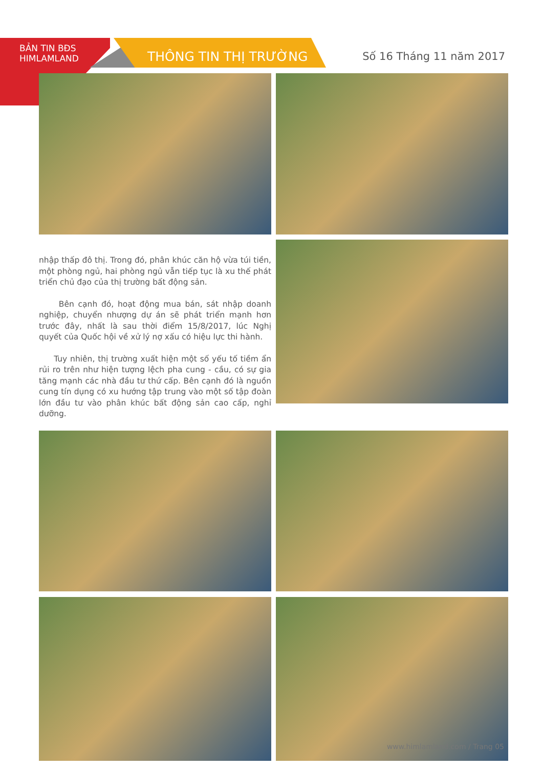BẢN TIN BĐS
HIMLAMLAND
THÔNG TIN THỊ TRƯỜNG Số 16 Tháng 11 năm 2017
nhập thấp đô thị. Trong đó, phân khúc căn hộ vừa túi tiền, một phòng ngủ, hai phòng ngủ vẫn tiếp tục là xu thế phát triển chủ đạo của thị trường bất động sản.
Bên cạnh đó, hoạt động mua bán, sát nhập doanh nghiệp, chuyển nhượng dự án sẽ phát triển mạnh hơn trước đây, nhất là sau thời điểm 15/8/2017, lúc Nghị quyết của Quốc hội về xử lý nợ xấu có hiệu lực thi hành.
Tuy nhiên, thị trường xuất hiện một số yếu tố tiềm ẩn rủi ro trên như hiện tượng lệch pha cung - cầu, có sự gia tăng mạnh các nhà đầu tư thứ cấp. Bên cạnh đó là nguồn cung tín dụng có xu hướng tập trung vào một số tập đoàn lớn đầu tư vào phân khúc bất động sản cao cấp, nghỉ dưỡng.
www.himlamland.com / Trang 05